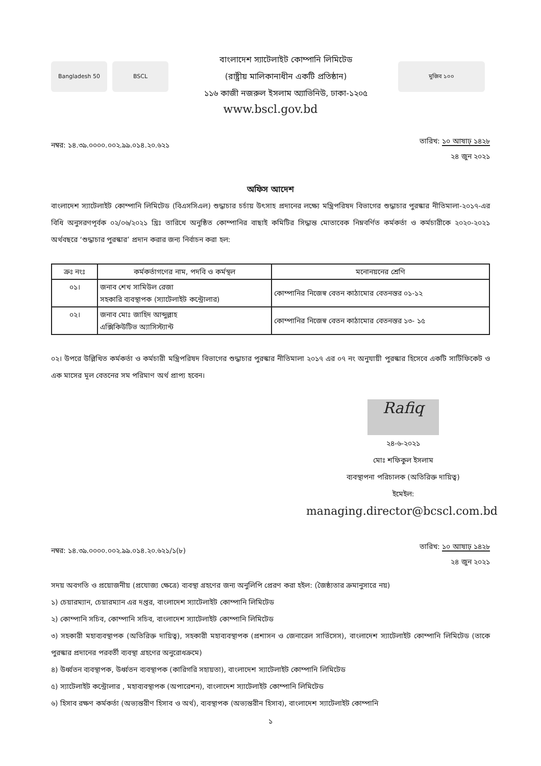Bangladesh 50 BSCL
বাংলাদেশ স্যাটেলাইট কোম্পানি লিমিটেড
(রাষ্ট্রীয় মালিকানাধীন একটি প্রতিষ্ঠান)
১১৬ কাজী নজরুল ইসলাম অ্যাভিনিউ, ঢাকা-১২০৫
মুজিব ১০০
www.bscl.gov.bd
নম্বর: ১৪.৩৯.০০০০.০০২.৯৯.০১৪.২০.৬২১
তারিখ: ১০ আষাঢ় ১৪২৮
২৪ জুন ২০২১
অফিস আদেশ
বাংলাদেশ স্যাটেলাইট কোম্পানি লিমিটেড (বিএসসিএল) শুদ্ধাচার চর্চায় উৎসাহ প্রদানের লক্ষ্যে মন্ত্রিপরিষদ বিভাগের শুদ্ধাচার পুরস্কার নীতিমালা-২০১৭-এর বিধি অনুসরণপূর্বক ০২/০৬/২০২১ খ্রিঃ তারিখে অনুষ্ঠিত কোম্পানির বাছাই কমিটির সিদ্ধান্ত মোতাবেক নিম্নবর্ণিত কর্মকর্তা ও কর্মচারীকে ২০২০-২০২১ অর্থবছরে ‘শুদ্ধাচার পুরস্কার’ প্রদান করার জন্য নির্বাচন করা হল:
| ক্রঃ নংঃ | কর্মকর্তাগণের নাম, পদবি ও কর্মস্থল | মনোনয়নের শ্রেণি |
| --- | --- | --- |
| ০১। | জনাব শেখ সামিউল রেজা সহকারি ব্যবস্থাপক (স্যাটেলাইট কন্ট্রোলার) | কোম্পানির নিজেস্ব বেতন কাঠামোর বেতনস্তর ০১-১২ |
| ০২। | জনাব মোঃ জাহিদ আব্দুল্লাহ এক্সিকিউটিভ অ্যাসিস্ট্যান্ট | কোম্পানির নিজেস্ব বেতন কাঠামোর বেতনস্তর ১৩- ১৫ |
০২। উপরে উল্লিখিত কর্মকর্তা ও কর্মচারী মন্ত্রিপরিষদ বিভাগের শুদ্ধাচার পুরস্কার নীতিমালা ২০১৭ এর ০৭ নং অনুযায়ী পুরস্কার হিসেবে একটি সার্টিফিকেট ও এক মাসের মূল বেতনের সম পরিমাণ অর্থ প্রাপ্য হবেন।
Rafiq
২৪-৬-২০২১
মোঃ শফিকুল ইসলাম
ব্যবস্থাপনা পরিচালক (অতিরিক্ত দায়িত্ব)
ইমেইল:
managing.director@bcscl.com.bd
নম্বর: ১৪.৩৯.০০০০.০০২.৯৯.০১৪.২০.৬২১/১(৮)
তারিখ: ১০ আষাঢ় ১৪২৮
২৪ জুন ২০২১
সদয় অবগতি ও প্রয়োজনীয় (প্রযোজ্য ক্ষেত্রে) ব্যবস্থা গ্রহণের জন্য অনুলিপি প্রেরণ করা হইল: (জৈষ্ঠ্যতার ক্রমানুসারে নয়)
১) চেয়ারম্যান, চেয়ারম্যান এর দপ্তর, বাংলাদেশ স্যাটেলাইট কোম্পানি লিমিটেড
২) কোম্পানি সচিব, কোম্পানি সচিব, বাংলাদেশ স্যাটেলাইট কোম্পানি লিমিটেড
৩) সহকারী মহাব্যবস্থাপক (অতিরিক্ত দায়িত্ব), সহকারী মহাব্যবস্থাপক (প্রশাসন ও জেনারেল সার্ভিসেস), বাংলাদেশ স্যাটেলাইট কোম্পানি লিমিটেড (তাকে পুরস্কার প্রদানের পরবর্তী ব্যবস্থা গ্রহণের অনুরোধক্রমে)
৪) উর্ধ্বতন ব্যবস্থাপক, উর্ধ্বতন ব্যবস্থাপক (কারিগরি সহায়তা), বাংলাদেশ স্যাটেলাইট কোম্পানি লিমিটেড
৫) স্যাটেলাইট কন্ট্রোলার , মহাব্যবস্থাপক (অপারেশন), বাংলাদেশ স্যাটেলাইট কোম্পানি লিমিটেড
৬) হিসাব রক্ষণ কর্মকর্তা (অভ্যন্তরীণ হিসাব ও অর্থ), ব্যবস্থাপক (অভ্যন্তরীন হিসাব), বাংলাদেশ স্যাটেলাইট কোম্পানি
১